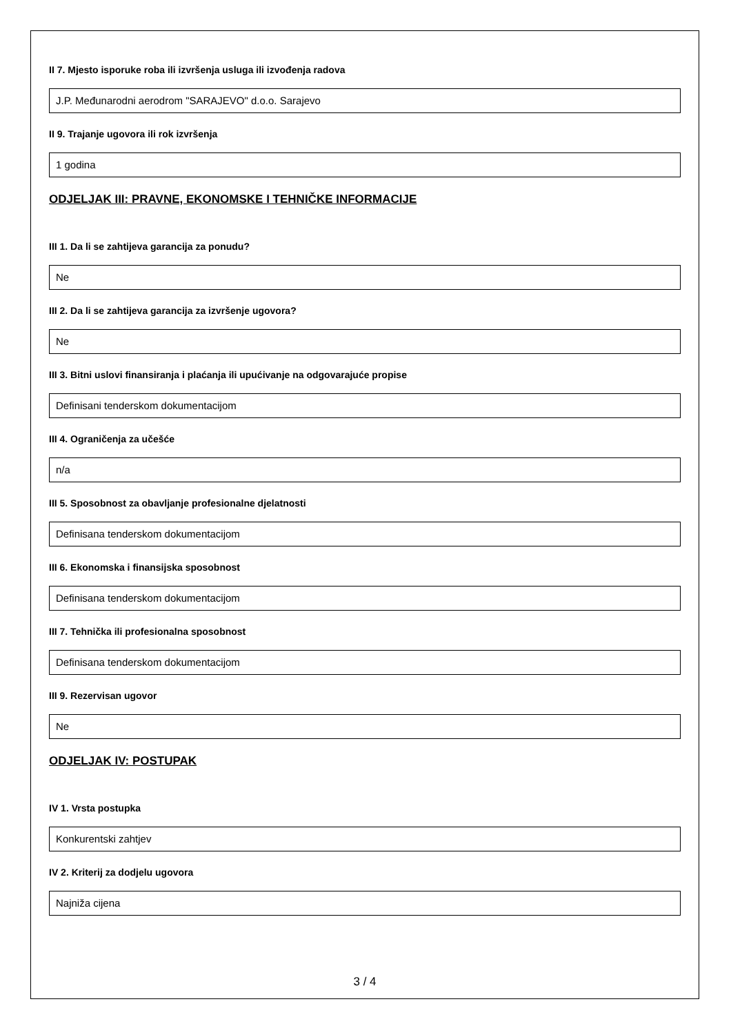II 7. Mjesto isporuke roba ili izvršenja usluga ili izvođenja radova
J.P. Međunarodni aerodrom "SARAJEVO" d.o.o. Sarajevo
II 9. Trajanje ugovora ili rok izvršenja
1 godina
ODJELJAK III: PRAVNE, EKONOMSKE I TEHNIČKE INFORMACIJE
III 1. Da li se zahtijeva garancija za ponudu?
Ne
III 2. Da li se zahtijeva garancija za izvršenje ugovora?
Ne
III 3. Bitni uslovi finansiranja i plaćanja ili upućivanje na odgovarajuće propise
Definisani tenderskom dokumentacijom
III 4. Ograničenja za učešće
n/a
III 5. Sposobnost za obavljanje profesionalne djelatnosti
Definisana tenderskom dokumentacijom
III 6. Ekonomska i finansijska sposobnost
Definisana tenderskom dokumentacijom
III 7. Tehnička ili profesionalna sposobnost
Definisana tenderskom dokumentacijom
III 9. Rezervisan ugovor
Ne
ODJELJAK IV: POSTUPAK
IV 1. Vrsta postupka
Konkurentski zahtjev
IV 2. Kriterij za dodjelu ugovora
Najniža cijena
3 / 4